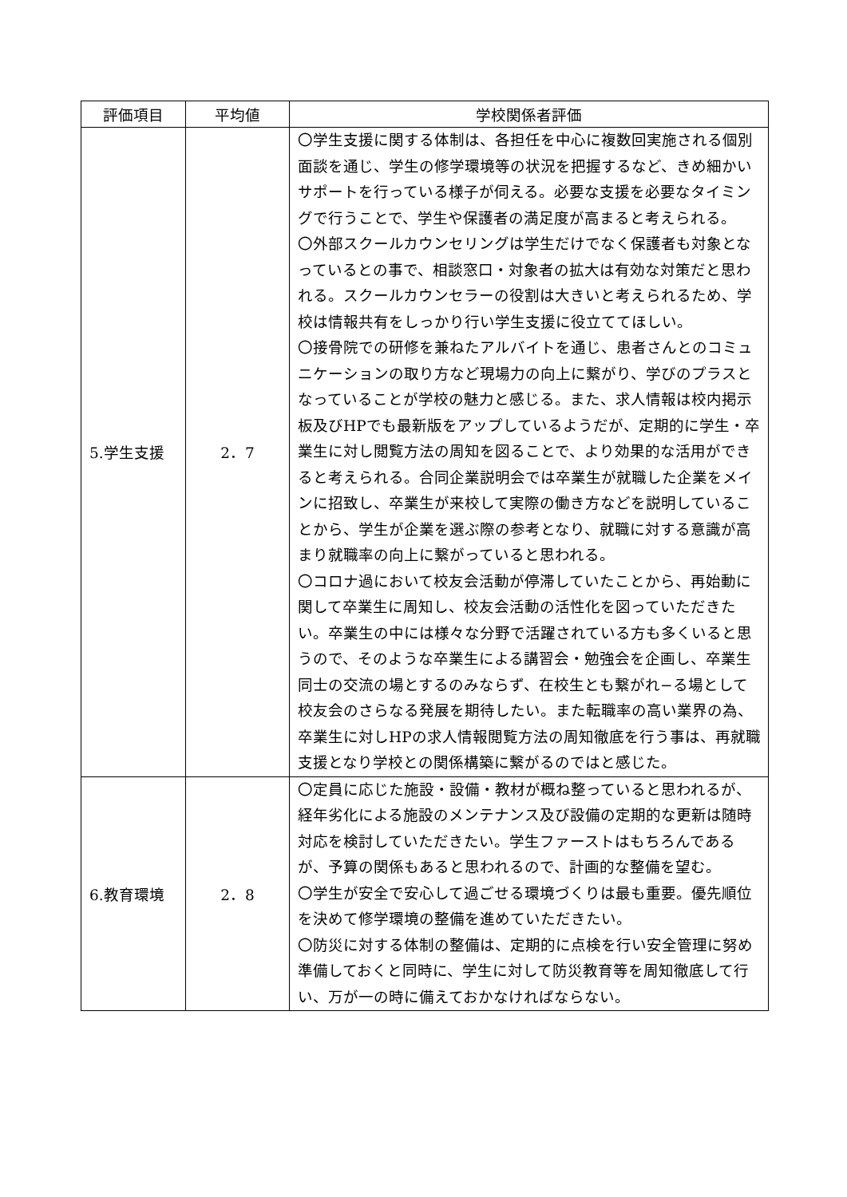| 評価項目 | 平均値 | 学校関係者評価 |
| --- | --- | --- |
| 5.学生支援 | 2．7 | 〇学生支援に関する体制は、各担任を中心に複数回実施される個別面談を通じ、学生の修学環境等の状況を把握するなど、きめ細かいサポートを行っている様子が伺える。必要な支援を必要なタイミングで行うことで、学生や保護者の満足度が高まると考えられる。 〇外部スクールカウンセリングは学生だけでなく保護者も対象となっているとの事で、相談窓口・対象者の拡大は有効な対策だと思われる。スクールカウンセラーの役割は大きいと考えられるため、学校は情報共有をしっかり行い学生支援に役立ててほしい。 〇接骨院での研修を兼ねたアルバイトを通じ、患者さんとのコミュニケーションの取り方など現場力の向上に繋がり、学びのプラスとなっていることが学校の魅力と感じる。また、求人情報は校内掲示板及びHPでも最新版をアップしているようだが、定期的に学生・卒業生に対し閲覧方法の周知を図ることで、より効果的な活用ができると考えられる。合同企業説明会では卒業生が就職した企業をメインに招致し、卒業生が来校して実際の働き方などを説明していることから、学生が企業を選ぶ際の参考となり、就職に対する意識が高まり就職率の向上に繋がっていると思われる。 〇コロナ過において校友会活動が停滞していたことから、再始動に関して卒業生に周知し、校友会活動の活性化を図っていただきたい。卒業生の中には様々な分野で活躍されている方も多くいると思うので、そのような卒業生による講習会・勉強会を企画し、卒業生同士の交流の場とするのみならず、在校生とも繋がれ−る場として校友会のさらなる発展を期待したい。また転職率の高い業界の為、卒業生に対しHPの求人情報閲覧方法の周知徹底を行う事は、再就職支援となり学校との関係構築に繋がるのではと感じた。 |
| 6.教育環境 | 2．8 | 〇定員に応じた施設・設備・教材が概ね整っていると思われるが、経年劣化による施設のメンテナンス及び設備の定期的な更新は随時対応を検討していただきたい。学生ファーストはもちろんであるが、予算の関係もあると思われるので、計画的な整備を望む。 〇学生が安全で安心して過ごせる環境づくりは最も重要。優先順位を決めて修学環境の整備を進めていただきたい。 〇防災に対する体制の整備は、定期的に点検を行い安全管理に努め準備しておくと同時に、学生に対して防災教育等を周知徹底して行い、万が一の時に備えておかなければならない。 |